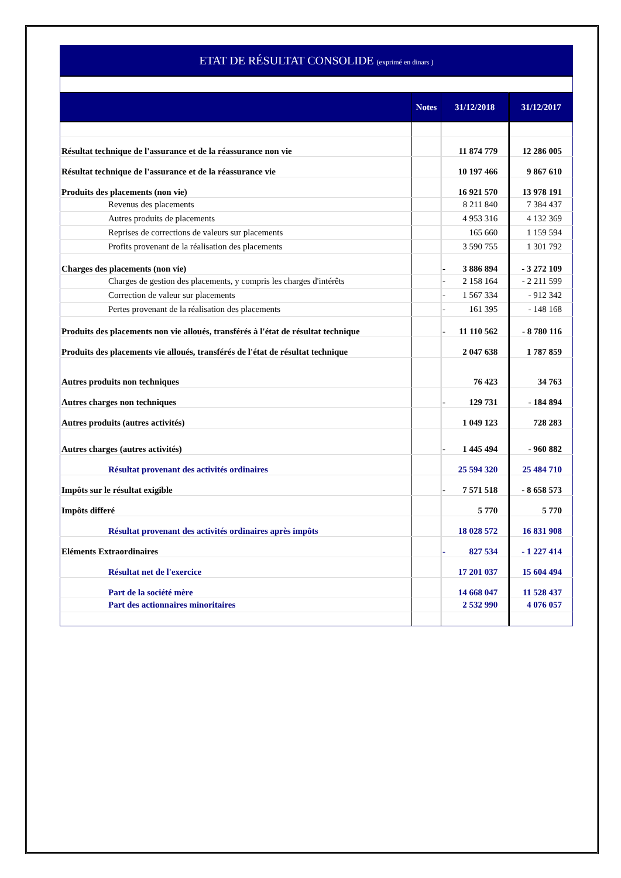| ETAT DE RÉSULTAT CONSOLIDE (exprimé en dinars ) | | | | | |
| | | Notes | 31/12/2018 | | 31/12/2017 |
| Résultat technique de l'assurance et de la réassurance non vie | | | | 11 874 779 | 12 286 005 |
| Résultat technique de l'assurance et de la réassurance vie | | | | 10 197 466 | 9 867 610 |
| Produits des placements (non vie) | | | | 16 921 570 | 13 978 191 |
| | Revenus des placements | | | 8 211 840 | 7 384 437 |
| | Autres produits de placements | | | 4 953 316 | 4 132 369 |
| | Reprises de corrections de valeurs sur placements | | | 165 660 | 1 159 594 |
| | Profits provenant de la réalisation des placements | | | 3 590 755 | 1 301 792 |
| Charges des placements (non vie) | | | - | 3 886 894 | - 3 272 109 |
| | Charges de gestion des placements, y compris les charges d'intérêts | | - | 2 158 164 | - 2 211 599 |
| | Correction de valeur sur placements | | - | 1 567 334 | - 912 342 |
| | Pertes provenant de la réalisation des placements | | - | 161 395 | - 148 168 |
| Produits des placements non vie alloués, transférés à l'état de résultat technique | | | - | 11 110 562 | - 8 780 116 |
| Produits des placements vie alloués, transférés de l'état de résultat technique | | | | 2 047 638 | 1 787 859 |
| Autres produits non techniques | | | | 76 423 | 34 763 |
| Autres charges non techniques | | | - | 129 731 | - 184 894 |
| Autres produits (autres activités) | | | | 1 049 123 | 728 283 |
| Autres charges (autres activités) | | | - | 1 445 494 | - 960 882 |
| | Résultat provenant des activités ordinaires | | | 25 594 320 | 25 484 710 |
| Impôts sur le résultat exigible | | | - | 7 571 518 | - 8 658 573 |
| Impôts differé | | | | 5 770 | 5 770 |
| | Résultat provenant des activités ordinaires après impôts | | | 18 028 572 | 16 831 908 |
| Eléments Extraordinaires | | | - | 827 534 | - 1 227 414 |
| | Résultat net de l'exercice | | | 17 201 037 | 15 604 494 |
| | Part de la société mère | | | 14 668 047 | 11 528 437 |
| | Part des actionnaires minoritaires | | | 2 532 990 | 4 076 057 |